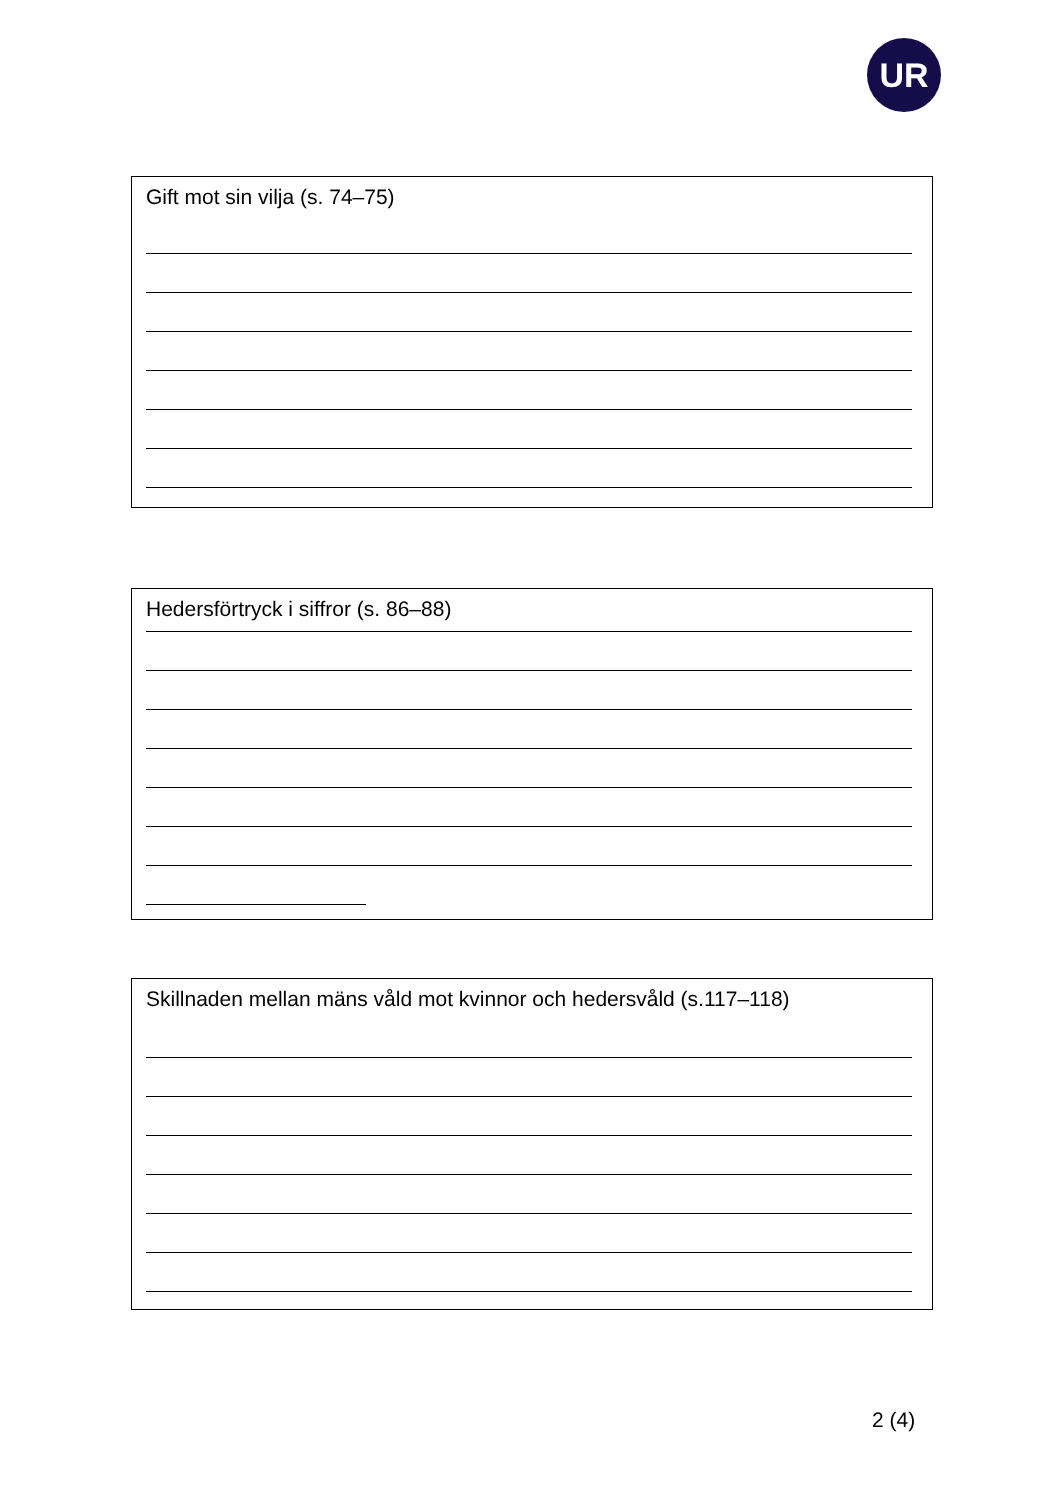UR
Gift mot sin vilja (s. 74–75)
Hedersförtryck i siffror (s. 86–88)
Skillnaden mellan mäns våld mot kvinnor och hedersvåld (s.117–118)
2 (4)